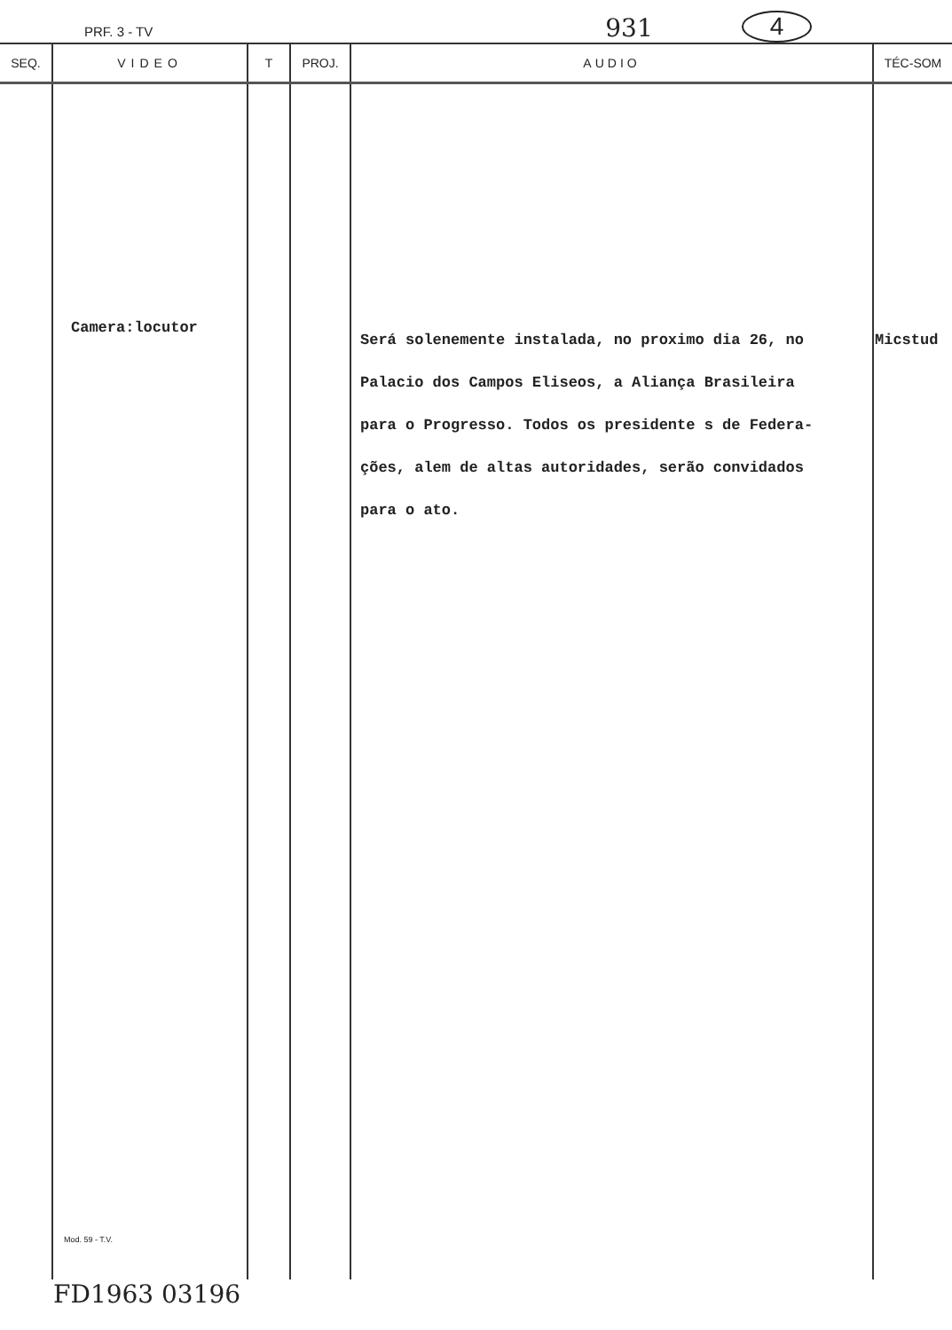PRF. 3 - TV 931 4
| SEQ. | VIDEO | T | PROJ. | AUDIO | TÉC-SOM |
| --- | --- | --- | --- | --- | --- |
| | Camera:locutor Mod. 59 - T.V. | | | Será solenemente instalada, no proximo dia 26, no Palacio dos Campos Eliseos, a Aliança Brasileira para o Progresso. Todos os presidente s de Federa- ções, alem de altas autoridades, serão convidados para o ato. | Micstud |
FD1963 03196